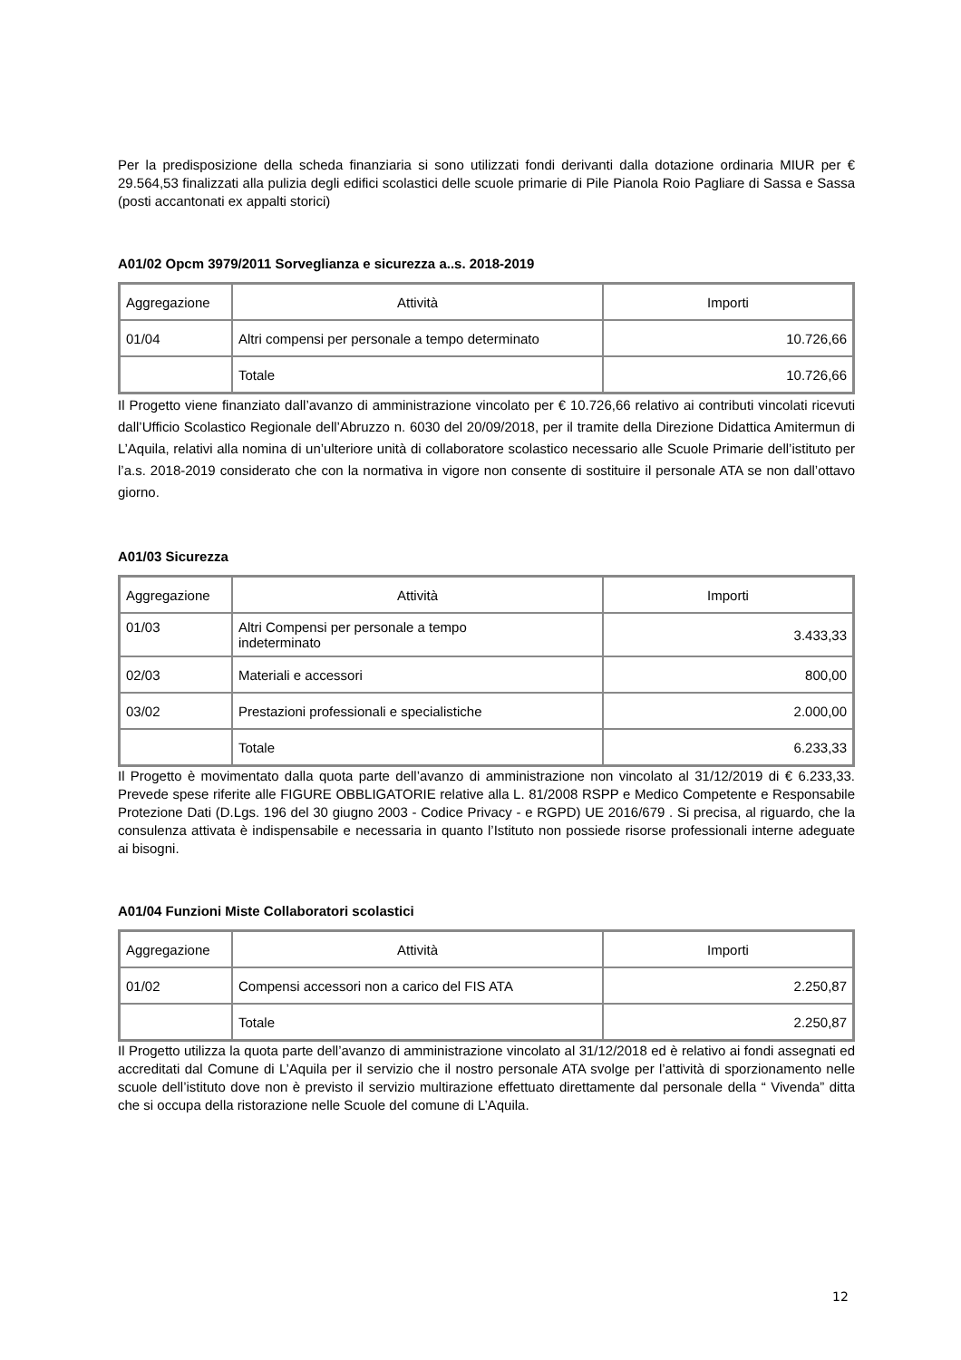Per la predisposizione della scheda finanziaria si sono utilizzati fondi derivanti dalla dotazione ordinaria MIUR per € 29.564,53 finalizzati alla pulizia degli edifici scolastici delle scuole primarie di Pile Pianola Roio Pagliare di Sassa e Sassa (posti accantonati ex appalti storici)
A01/02 Opcm 3979/2011 Sorveglianza e sicurezza a..s. 2018-2019
| Aggregazione | Attività | Importi |
| 01/04 | Altri compensi per personale a tempo determinato | 10.726,66 |
| | Totale | 10.726,66 |
Il Progetto viene finanziato dall’avanzo di amministrazione vincolato per € 10.726,66 relativo ai contributi vincolati ricevuti dall’Ufficio Scolastico Regionale dell’Abruzzo n. 6030 del 20/09/2018, per il tramite della Direzione Didattica Amitermun di L’Aquila, relativi alla nomina di un’ulteriore unità di collaboratore scolastico necessario alle Scuole Primarie dell’istituto per l’a.s. 2018-2019 considerato che con la normativa in vigore non consente di sostituire il personale ATA se non dall’ottavo giorno.
A01/03 Sicurezza
| Aggregazione | Attività | Importi |
| 01/03 | Altri Compensi per personale a tempo indeterminato | 3.433,33 |
| 02/03 | Materiali e accessori | 800,00 |
| 03/02 | Prestazioni professionali e specialistiche | 2.000,00 |
| | Totale | 6.233,33 |
Il Progetto è movimentato dalla quota parte dell’avanzo di amministrazione non vincolato al 31/12/2019 di € 6.233,33. Prevede spese riferite alle FIGURE OBBLIGATORIE relative alla L. 81/2008 RSPP e Medico Competente e Responsabile Protezione Dati (D.Lgs. 196 del 30 giugno 2003 - Codice Privacy - e RGPD) UE 2016/679 . Si precisa, al riguardo, che la consulenza attivata è indispensabile e necessaria in quanto l’Istituto non possiede risorse professionali interne adeguate ai bisogni.
A01/04 Funzioni Miste Collaboratori scolastici
| Aggregazione | Attività | Importi |
| 01/02 | Compensi accessori non a carico del FIS ATA | 2.250,87 |
| | Totale | 2.250,87 |
Il Progetto utilizza la quota parte dell’avanzo di amministrazione vincolato al 31/12/2018 ed è relativo ai fondi assegnati ed accreditati dal Comune di L’Aquila per il servizio che il nostro personale ATA svolge per l’attività di sporzionamento nelle scuole dell’istituto dove non è previsto il servizio multirazione effettuato direttamente dal personale della “ Vivenda” ditta che si occupa della ristorazione nelle Scuole del comune di L’Aquila.
12